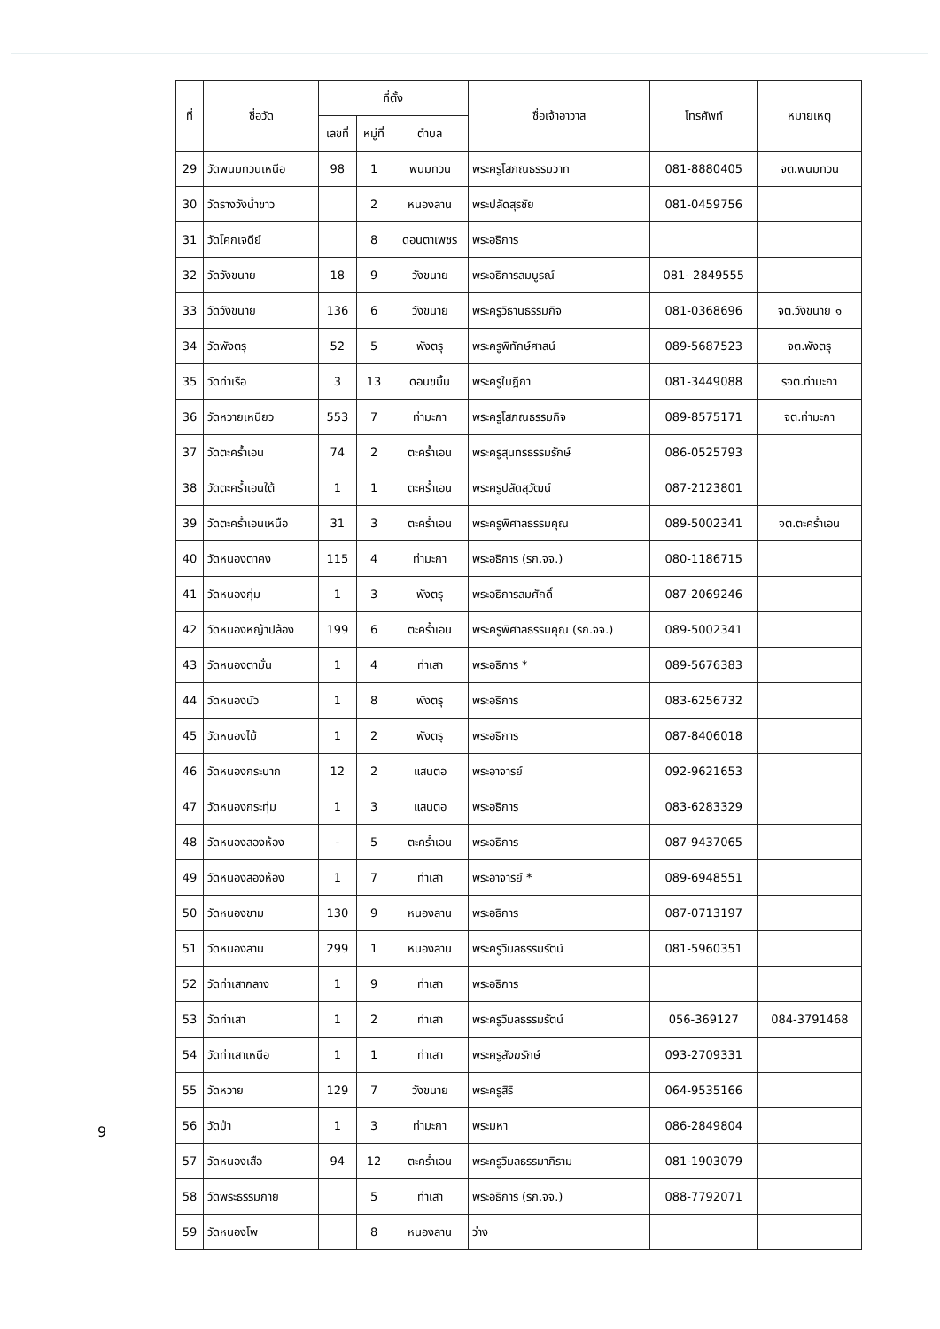| ที่ | ชื่อวัด | ที่ตั้ง | | | ชื่อเจ้าอาวาส | โทรศัพท์ | หมายเหตุ |
| --- | --- | --- | --- | --- | --- | --- | --- |
| | | เลขที่ | หมู่ที่ | ตำบล | | | |
| 29 | วัดพนมทวนเหนือ | 98 | 1 | พนมทวน | พระครูโสภณธรรมวาท | 081-8880405 | จต.พนมทวน |
| 30 | วัดรางวังน้ำขาว | | 2 | หนองลาน | พระปลัดสุรชัย | 081-0459756 | |
| 31 | วัดโคกเจดีย์ | | 8 | ดอนตาเพชร | พระอธิการ | | |
| 32 | วัดวังขนาย | 18 | 9 | วังขนาย | พระอธิการสมบูรณ์ | 081- 2849555 | |
| 33 | วัดวังขนาย | 136 | 6 | วังขนาย | พระครูวิธานธรรมกิจ | 081-0368696 | จต.วังขนาย ๑ |
| 34 | วัดพังตรุ | 52 | 5 | พังตรุ | พระครูพิทักษ์ศาสน์ | 089-5687523 | จต.พังตรุ |
| 35 | วัดท่าเรือ | 3 | 13 | ดอนขมิ้น | พระครูใบฎีกา | 081-3449088 | รจต.ท่ามะกา |
| 36 | วัดหวายเหนียว | 553 | 7 | ท่ามะกา | พระครูโสภณธรรมกิจ | 089-8575171 | จต.ท่ามะกา |
| 37 | วัดตะคร้ำเอน | 74 | 2 | ตะคร้ำเอน | พระครูสุนทรธรรมรักษ์ | 086-0525793 | |
| 38 | วัดตะคร้ำเอนใต้ | 1 | 1 | ตะคร้ำเอน | พระครูปลัดสุวัฒน์ | 087-2123801 | |
| 39 | วัดตะคร้ำเอนเหนือ | 31 | 3 | ตะคร้ำเอน | พระครูพิศาลธรรมคุณ | 089-5002341 | จต.ตะคร้ำเอน |
| 40 | วัดหนองตาคง | 115 | 4 | ท่ามะกา | พระอธิการ (รก.จจ.) | 080-1186715 | |
| 41 | วัดหนองกุ่ม | 1 | 3 | พังตรุ | พระอธิการสมศักดิ์ | 087-2069246 | |
| 42 | วัดหนองหญ้าปล้อง | 199 | 6 | ตะคร้ำเอน | พระครูพิศาลธรรมคุณ (รก.จจ.) | 089-5002341 | |
| 43 | วัดหนองตามั่น | 1 | 4 | ท่าเสา | พระอธิการ * | 089-5676383 | |
| 44 | วัดหนองบัว | 1 | 8 | พังตรุ | พระอธิการ | 083-6256732 | |
| 45 | วัดหนองไม้ | 1 | 2 | พังตรุ | พระอธิการ | 087-8406018 | |
| 46 | วัดหนองกระบาก | 12 | 2 | แสนตอ | พระอาจารย์ | 092-9621653 | |
| 47 | วัดหนองกระทุ่ม | 1 | 3 | แสนตอ | พระอธิการ | 083-6283329 | |
| 48 | วัดหนองสองห้อง | - | 5 | ตะคร้ำเอน | พระอธิการ | 087-9437065 | |
| 49 | วัดหนองสองห้อง | 1 | 7 | ท่าเสา | พระอาจารย์ * | 089-6948551 | |
| 50 | วัดหนองขาม | 130 | 9 | หนองลาน | พระอธิการ | 087-0713197 | |
| 51 | วัดหนองลาน | 299 | 1 | หนองลาน | พระครูวิมลธรรมรัตน์ | 081-5960351 | |
| 52 | วัดท่าเสากลาง | 1 | 9 | ท่าเสา | พระอธิการ | | |
| 53 | วัดท่าเสา | 1 | 2 | ท่าเสา | พระครูวิมลธรรมรัตน์ | 056-369127 | 084-3791468 |
| 54 | วัดท่าเสาเหนือ | 1 | 1 | ท่าเสา | พระครูสังฆรักษ์ | 093-2709331 | |
| 55 | วัดหวาย | 129 | 7 | วังขนาย | พระครูสิริ | 064-9535166 | |
| 56 | วัดป่า | 1 | 3 | ท่ามะกา | พระมหา | 086-2849804 | |
| 57 | วัดหนองเสือ | 94 | 12 | ตะคร้ำเอน | พระครูวิมลธรรมาภิราม | 081-1903079 | |
| 58 | วัดพระธรรมกาย | | 5 | ท่าเสา | พระอธิการ (รก.จจ.) | 088-7792071 | |
| 59 | วัดหนองโพ | | 8 | หนองลาน | ว่าง | | |
9